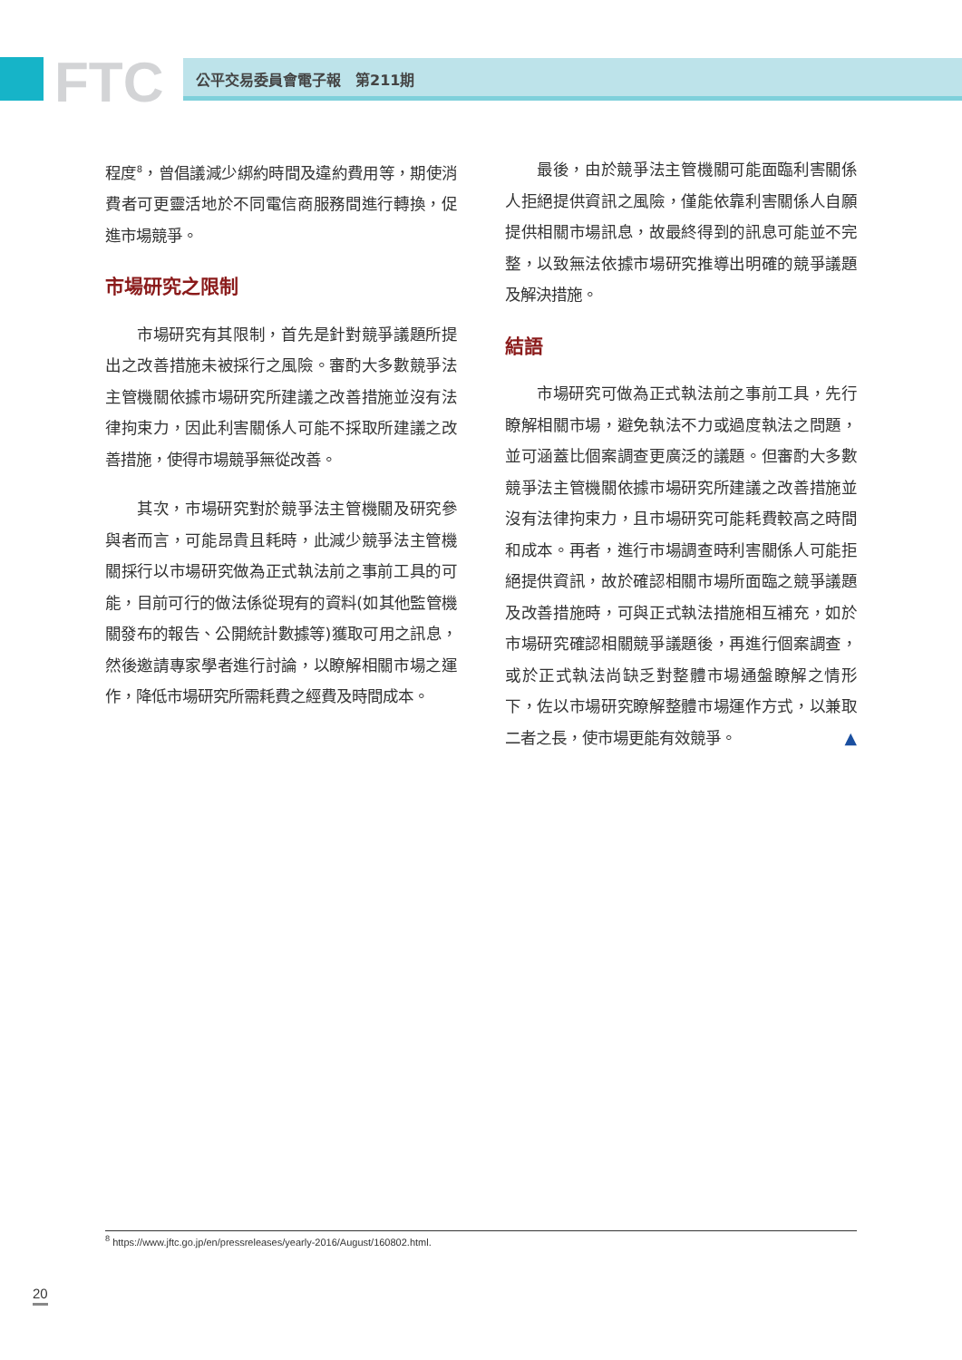FTC 公平交易委員會電子報　第211期
程度<sup>8</sup>，曾倡議減少綁約時間及違約費用等，期使消費者可更靈活地於不同電信商服務間進行轉換，促進市場競爭。
市場研究之限制
市場研究有其限制，首先是針對競爭議題所提出之改善措施未被採行之風險。審酌大多數競爭法主管機關依據市場研究所建議之改善措施並沒有法律拘束力，因此利害關係人可能不採取所建議之改善措施，使得市場競爭無從改善。
其次，市場研究對於競爭法主管機關及研究參與者而言，可能昂貴且耗時，此減少競爭法主管機關採行以市場研究做為正式執法前之事前工具的可能，目前可行的做法係從現有的資料(如其他監管機關發布的報告、公開統計數據等)獲取可用之訊息，然後邀請專家學者進行討論，以瞭解相關市場之運作，降低市場研究所需耗費之經費及時間成本。
最後，由於競爭法主管機關可能面臨利害關係人拒絕提供資訊之風險，僅能依靠利害關係人自願提供相關市場訊息，故最終得到的訊息可能並不完整，以致無法依據市場研究推導出明確的競爭議題及解決措施。
結語
市場研究可做為正式執法前之事前工具，先行瞭解相關市場，避免執法不力或過度執法之問題，並可涵蓋比個案調查更廣泛的議題。但審酌大多數競爭法主管機關依據市場研究所建議之改善措施並沒有法律拘束力，且市場研究可能耗費較高之時間和成本。再者，進行市場調查時利害關係人可能拒絕提供資訊，故於確認相關市場所面臨之競爭議題及改善措施時，可與正式執法措施相互補充，如於市場研究確認相關競爭議題後，再進行個案調查，或於正式執法尚缺乏對整體市場通盤瞭解之情形下，佐以市場研究瞭解整體市場運作方式，以兼取二者之長，使市場更能有效競爭。 ▲
<sup>8</sup> https://www.jftc.go.jp/en/pressreleases/yearly-2016/August/160802.html.
20